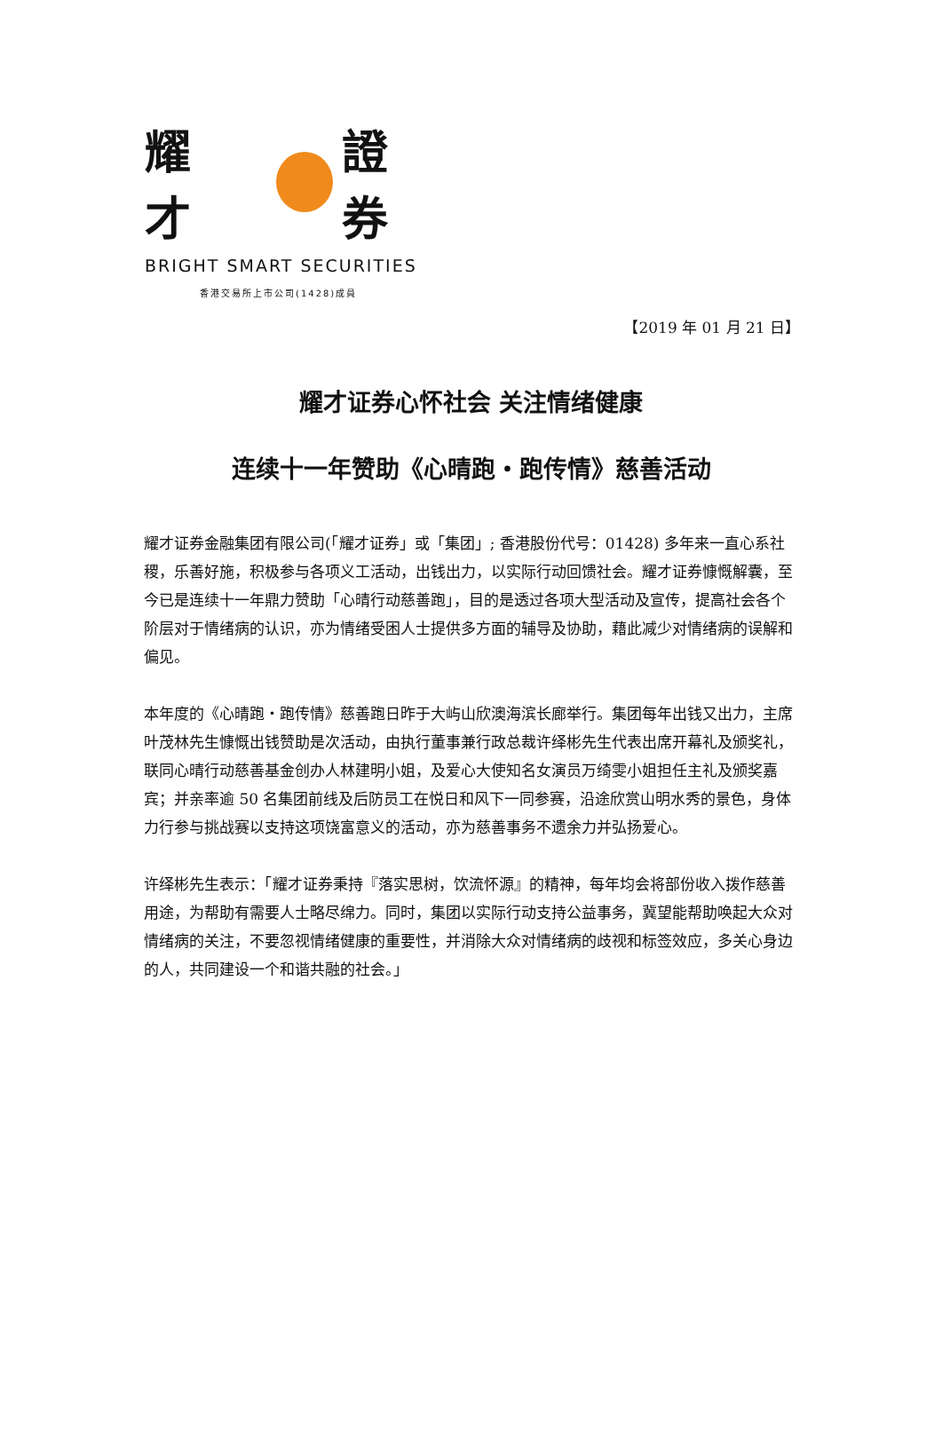耀 才 證 券
BRIGHT SMART SECURITIES
香港交易所上市公司(1428)成員
【2019 年 01 月 21 日】
耀才证券心怀社会 关注情绪健康
连续十一年赞助《心晴跑‧跑传情》慈善活动
耀才证券金融集团有限公司(「耀才证券」或「集团」; 香港股份代号：01428) 多年来一直心系社稷，乐善好施，积极参与各项义工活动，出钱出力，以实际行动回馈社会。耀才证券慷慨解囊，至今已是连续十一年鼎力赞助「心晴行动慈善跑」，目的是透过各项大型活动及宣传，提高社会各个阶层对于情绪病的认识，亦为情绪受困人士提供多方面的辅导及协助，藉此减少对情绪病的误解和偏见。
本年度的《心晴跑‧跑传情》慈善跑日昨于大屿山欣澳海滨长廊举行。集团每年出钱又出力，主席叶茂林先生慷慨出钱赞助是次活动，由执行董事兼行政总裁许绎彬先生代表出席开幕礼及颁奖礼，联同心晴行动慈善基金创办人林建明小姐，及爱心大使知名女演员万绮雯小姐担任主礼及颁奖嘉宾；并亲率逾 50 名集团前线及后防员工在悦日和风下一同参赛，沿途欣赏山明水秀的景色，身体力行参与挑战赛以支持这项饶富意义的活动，亦为慈善事务不遗余力并弘扬爱心。
许绎彬先生表示：「耀才证券秉持『落实思树，饮流怀源』的精神，每年均会将部份收入拨作慈善用途，为帮助有需要人士略尽绵力。同时，集团以实际行动支持公益事务，冀望能帮助唤起大众对情绪病的关注，不要忽视情绪健康的重要性，并消除大众对情绪病的歧视和标签效应，多关心身边的人，共同建设一个和谐共融的社会。」